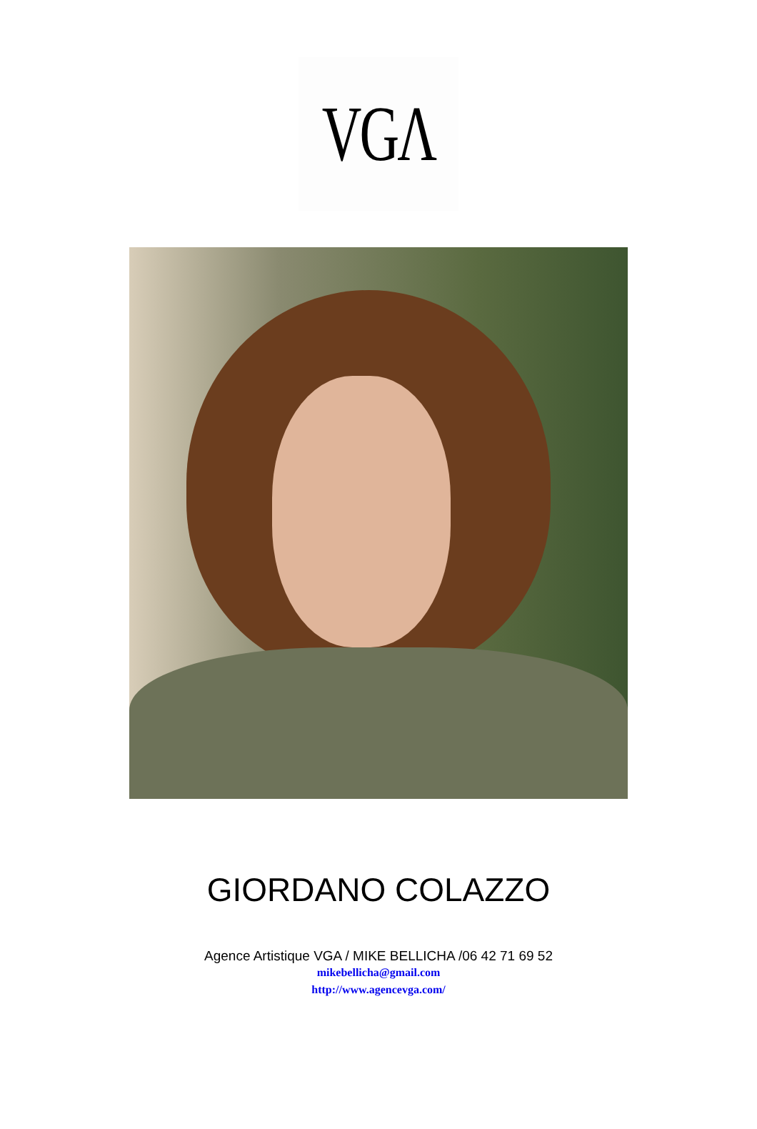VGΛ
GIORDANO COLAZZO
Agence Artistique VGA / MIKE BELLICHA /06 42 71 69 52
mikebellicha@gmail.com
http://www.agencevga.com/